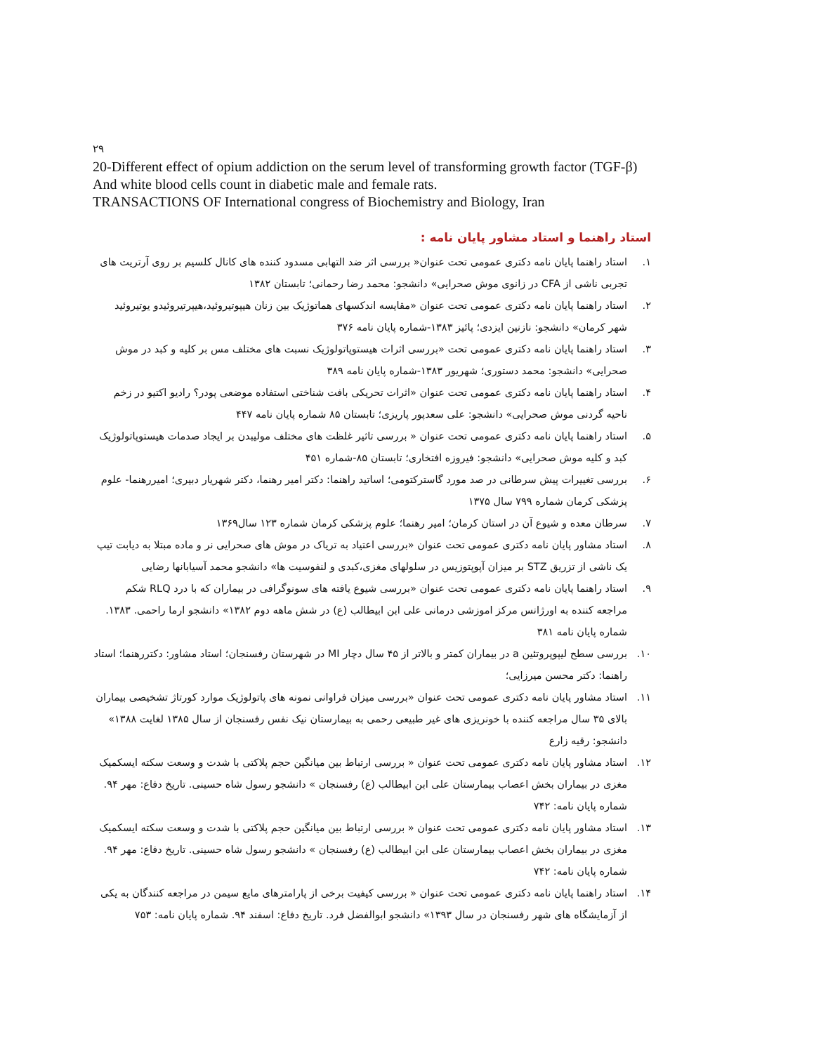۲۹
20-Different effect of opium addiction on the serum level of transforming growth factor (TGF-β) And white blood cells count in diabetic male and female rats.
TRANSACTIONS OF International congress of Biochemistry and Biology, Iran
استاد راهنما و استاد مشاور پایان نامه :
۱. استاد راهنما پایان نامه دکتری عمومی تحت عنوان« بررسی اثر ضد التهابی مسدود کننده های کانال کلسیم بر روی آرتریت های تجربی ناشی از CFA در زانوی موش صحرایی» دانشجو: محمد رضا رحمانی؛ تابستان ۱۳۸۲
۲. استاد راهنما پایان نامه دکتری عمومی تحت عنوان «مقایسه اندکسهای هماتوژیک بین زنان هیپوتیروئید،هیپرتیروئیدو یوتیروئید شهر کرمان» دانشجو: نازنین ایزدی؛ پائیز ۱۳۸۳-شماره پایان نامه ۳۷۶
۳. استاد راهنما پایان نامه دکتری عمومی تحت «بررسی اثرات هیستوپاتولوژیک نسبت های مختلف مس بر کلیه و کبد در موش صحرایی» دانشجو: محمد دستوری؛ شهریور ۱۳۸۳-شماره پایان نامه ۳۸۹
۴. استاد راهنما پایان نامه دکتری عمومی تحت عنوان «اثرات تحریکی بافت شناختی استفاده موضعی پودر؟ رادیو اکتیو در زخم ناحیه گردنی موش صحرایی» دانشجو: علی سعدپور پاریزی؛ تابستان ۸۵ شماره پایان نامه ۴۴۷
۵. استاد راهنما پایان نامه دکتری عمومی تحت عنوان « بررسی تاثیر غلظت های مختلف مولیبدن بر ایجاد صدمات هیستوپاتولوژیک کبد و کلیه موش صحرایی» دانشجو: فیروزه افتخاری؛ تابستان ۸۵-شماره ۴۵۱
۶. بررسی تغییرات پیش سرطانی در صد مورد گاسترکتومی؛ اساتید راهنما: دکتر امیر رهنما، دکتر شهریار دبیری؛ امیررهنما- علوم پزشکی کرمان شماره ۷۹۹ سال ۱۳۷۵
۷. سرطان معده و شیوع آن در استان کرمان؛ امیر رهنما؛ علوم پزشکی کرمان شماره ۱۲۳ سال۱۳۶۹
۸. استاد مشاور پایان نامه دکتری عمومی تحت عنوان «بررسی اعتیاد به تریاک در موش های صحرایی نر و ماده مبتلا به دیابت تیپ یک ناشی از تزریق STZ بر میزان آپوپتوزیس در سلولهای مغزی،کبدی و لنفوسیت ها» دانشجو محمد آسیابانها رضایی
۹. استاد راهنما پایان نامه دکتری عمومی تحت عنوان «بررسی شیوع یافته های سونوگرافی در بیماران که با درد RLQ شکم مراجعه کننده به اورژانس مرکز اموزشی درمانی علی ابن ابیطالب (ع) در شش ماهه دوم ۱۳۸۲» دانشجو ارما راحمی. ۱۳۸۳. شماره پایان نامه ۳۸۱
۱۰. بررسی سطح لیپوپروتئین a در بیماران کمتر و بالاتر از ۴۵ سال دچار MI در شهرستان رفسنجان؛ استاد مشاور: دکتررهنما؛ استاد راهنما: دکتر محسن میرزایی؛
۱۱. استاد مشاور پایان نامه دکتری عمومی تحت عنوان «بررسی میزان فراوانی نمونه های پاتولوژیک موارد کورتاژ تشخیصی بیماران بالای ۳۵ سال مراجعه کننده با خونریزی های غیر طبیعی رحمی به بیمارستان نیک نفس رفسنجان از سال ۱۳۸۵ لغایت ۱۳۸۸» دانشجو: رقیه زارع
۱۲. استاد مشاور پایان نامه دکتری عمومی تحت عنوان « بررسی ارتباط بین میانگین حجم پلاکتی با شدت و وسعت سکته ایسکمیک مغزی در بیماران بخش اعصاب بیمارستان علی ابن ابیطالب (ع) رفسنجان » دانشجو رسول شاه حسینی. تاریخ دفاع: مهر ۹۴. شماره پایان نامه: ۷۴۲
۱۳. استاد مشاور پایان نامه دکتری عمومی تحت عنوان « بررسی ارتباط بین میانگین حجم پلاکتی با شدت و وسعت سکته ایسکمیک مغزی در بیماران بخش اعصاب بیمارستان علی ابن ابیطالب (ع) رفسنجان » دانشجو رسول شاه حسینی. تاریخ دفاع: مهر ۹۴. شماره پایان نامه: ۷۴۲
۱۴. استاد راهنما پایان نامه دکتری عمومی تحت عنوان « بررسی کیفیت برخی از پارامترهای مایع سیمن در مراجعه کنندگان به یکی از آزمایشگاه های شهر رفسنجان در سال ۱۳۹۳» دانشجو ابوالفضل فرد. تاریخ دفاع: اسفند ۹۴. شماره پایان نامه: ۷۵۳